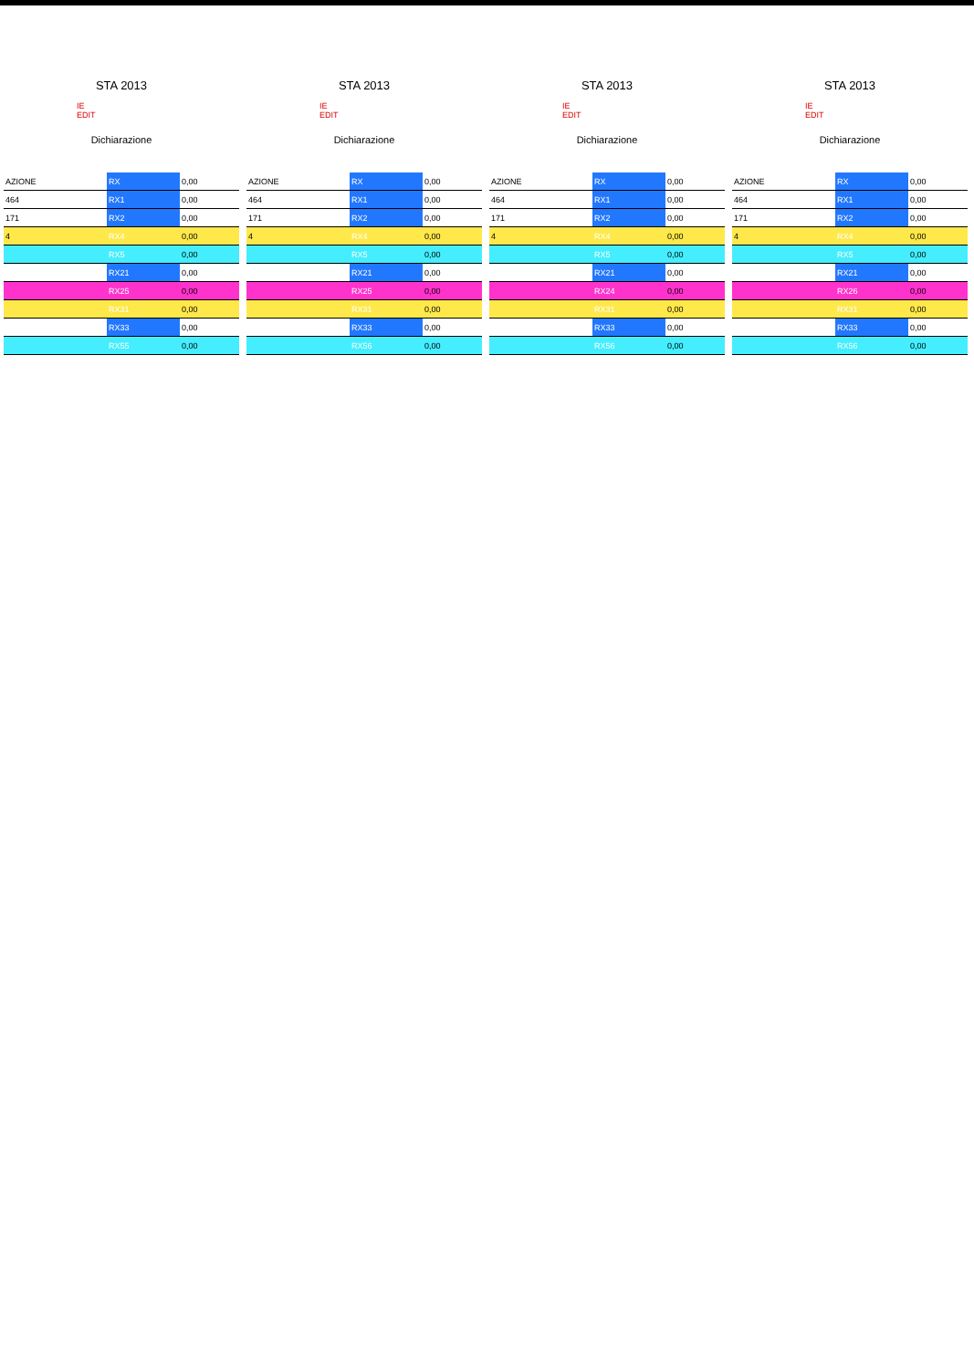STA 2013
IE
EDIT
Dichiarazione
| AZIONE | RX | 0,00 |
| 464 | RX1 | 0,00 |
| 171 | RX2 | 0,00 |
| 4 | RX4 | 0,00 |
| | RX5 | 0,00 |
| | RX21 | 0,00 |
| | RX25 | 0,00 |
| | RX31 | 0,00 |
| | RX33 | 0,00 |
| | RX55 | 0,00 |
STA 2013
IE
EDIT
Dichiarazione
| AZIONE | RX | 0,00 |
| 464 | RX1 | 0,00 |
| 171 | RX2 | 0,00 |
| 4 | RX4 | 0,00 |
| | RX5 | 0,00 |
| | RX21 | 0,00 |
| | RX25 | 0,00 |
| | RX31 | 0,00 |
| | RX33 | 0,00 |
| | RX56 | 0,00 |
STA 2013
IE
EDIT
Dichiarazione
| AZIONE | RX | 0,00 |
| 464 | RX1 | 0,00 |
| 171 | RX2 | 0,00 |
| 4 | RX4 | 0,00 |
| | RX5 | 0,00 |
| | RX21 | 0,00 |
| | RX24 | 0,00 |
| | RX31 | 0,00 |
| | RX33 | 0,00 |
| | RX56 | 0,00 |
STA 2013
IE
EDIT
Dichiarazione
| AZIONE | RX | 0,00 |
| 464 | RX1 | 0,00 |
| 171 | RX2 | 0,00 |
| 4 | RX4 | 0,00 |
| | RX5 | 0,00 |
| | RX21 | 0,00 |
| | RX26 | 0,00 |
| | RX31 | 0,00 |
| | RX33 | 0,00 |
| | RX56 | 0,00 |